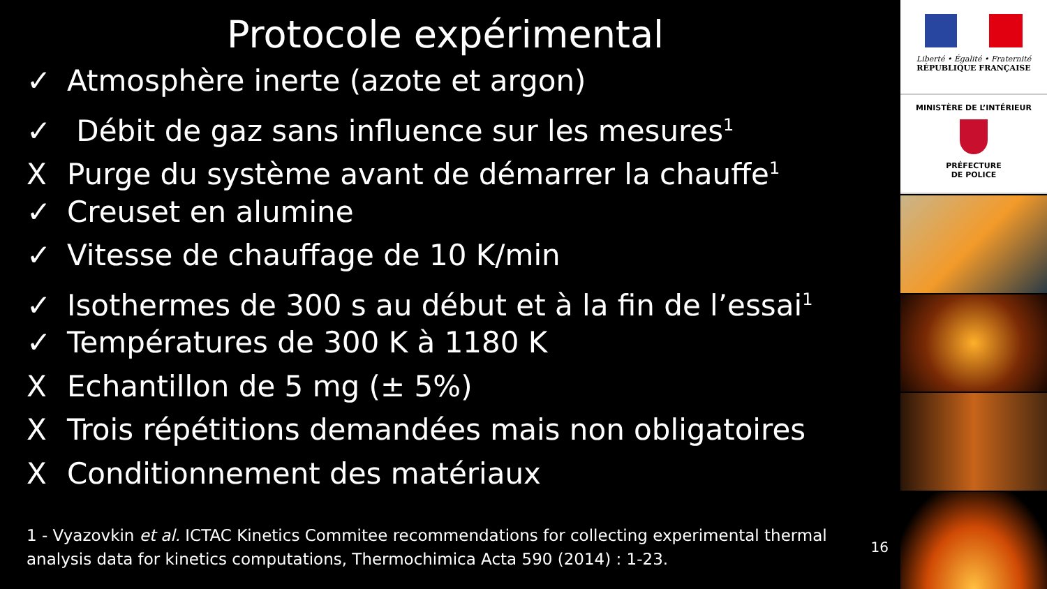Protocole expérimental
✓ Atmosphère inerte (azote et argon)
✓ Débit de gaz sans influence sur les mesures<sup>1</sup>
X Purge du système avant de démarrer la chauffe<sup>1</sup>
✓ Creuset en alumine
✓ Vitesse de chauffage de 10 K/min
✓ Isothermes de 300 s au début et à la fin de l’essai<sup>1</sup>
✓ Températures de 300 K à 1180 K
X Echantillon de 5 mg (± 5%)
X Trois répétitions demandées mais non obligatoires
X Conditionnement des matériaux
1 - Vyazovkin et al. ICTAC Kinetics Commitee recommendations for collecting experimental thermal analysis data for kinetics computations, Thermochimica Acta 590 (2014) : 1-23.
16
Liberté • Égalité • Fraternité
RÉPUBLIQUE FRANÇAISE
MINISTÈRE DE L’INTÉRIEUR
PRÉFECTURE
DE POLICE